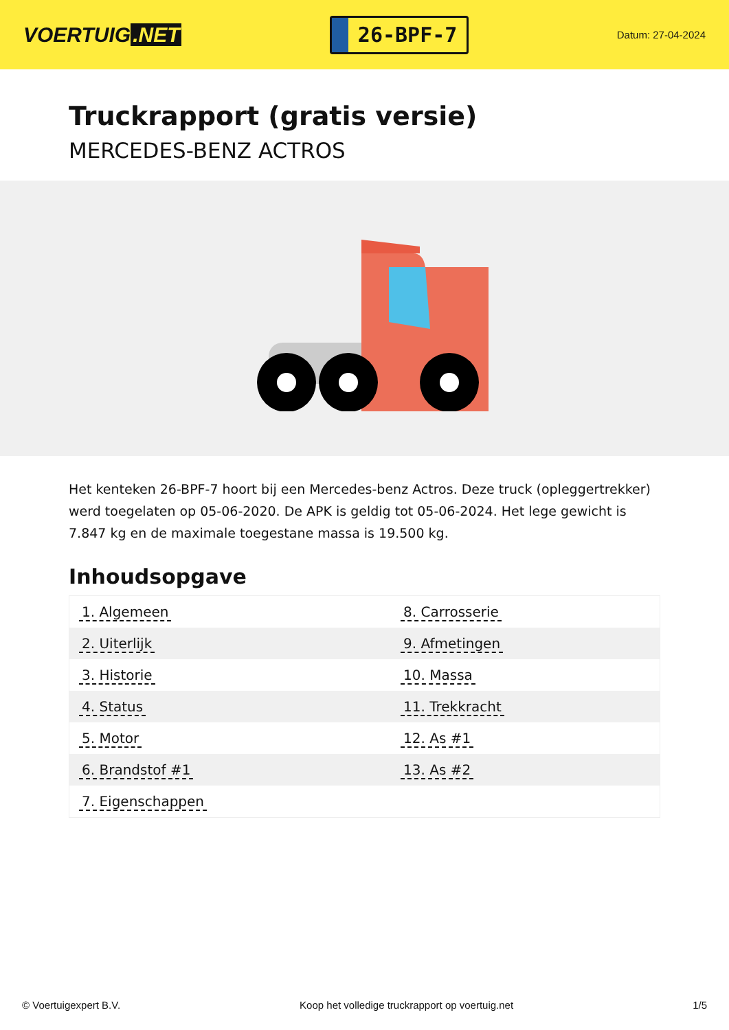VOERTUIG.NET
26-BPF-7
Datum: 27-04-2024
Truckrapport (gratis versie)
MERCEDES-BENZ ACTROS
Het kenteken 26-BPF-7 hoort bij een Mercedes-benz Actros. Deze truck (opleggertrekker) werd toegelaten op 05-06-2020. De APK is geldig tot 05-06-2024. Het lege gewicht is 7.847 kg en de maximale toegestane massa is 19.500 kg.
Inhoudsopgave
| 1. Algemeen | 8. Carrosserie |
| 2. Uiterlijk | 9. Afmetingen |
| 3. Historie | 10. Massa |
| 4. Status | 11. Trekkracht |
| 5. Motor | 12. As #1 |
| 6. Brandstof #1 | 13. As #2 |
| 7. Eigenschappen | |
© Voertuigexpert B.V. Koop het volledige truckrapport op voertuig.net 1/5